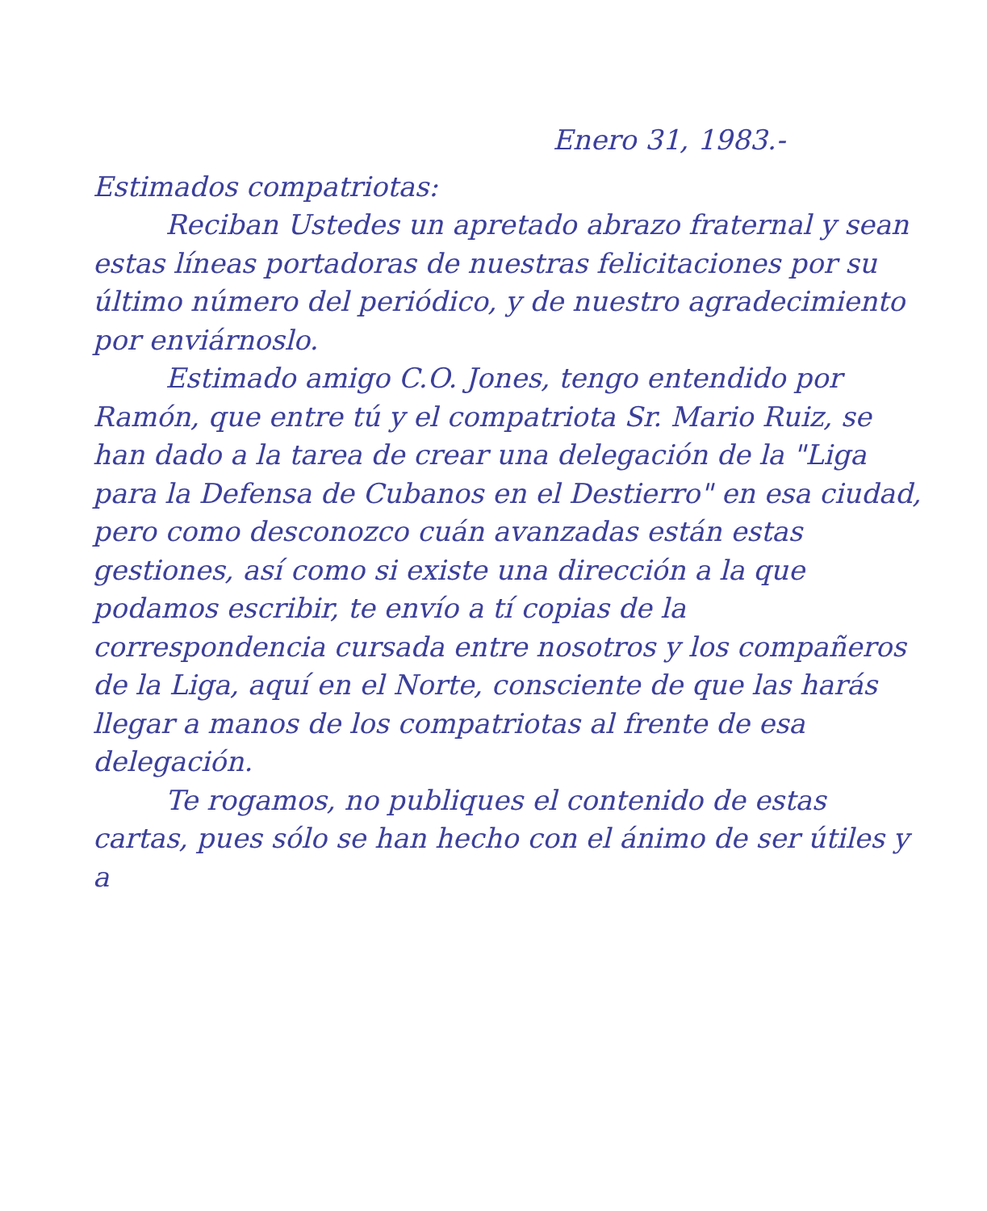Enero 31, 1983.-
Estimados compatriotas:
Reciban Ustedes un apretado abrazo fraternal y sean estas líneas portadoras de nuestras felicitaciones por su último número del periódico, y de nuestro agradecimiento por enviárnoslo.
Estimado amigo C.O. Jones, tengo entendido por Ramón, que entre tú y el compatriota Sr. Mario Ruiz, se han dado a la tarea de crear una delegación de la "Liga para la Defensa de Cubanos en el Destierro" en esa ciudad, pero como desconozco cuán avanzadas están estas gestiones, así como si existe una dirección a la que podamos escribir, te envío a tí copias de la correspondencia cursada entre nosotros y los compañeros de la Liga, aquí en el Norte, consciente de que las harás llegar a manos de los compatriotas al frente de esa delegación.
Te rogamos, no publiques el contenido de estas cartas, pues sólo se han hecho con el ánimo de ser útiles y a